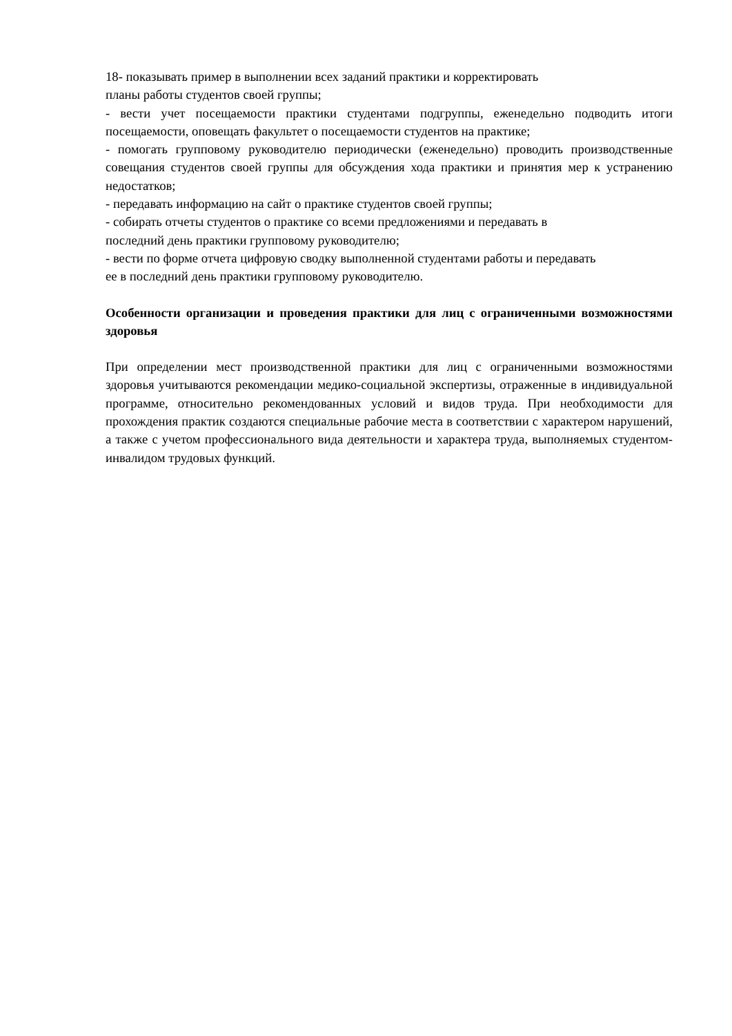18- показывать пример в выполнении всех заданий практики и корректировать
планы работы студентов своей группы;
- вести учет посещаемости практики студентами подгруппы, еженедельно подводить итоги посещаемости, оповещать факультет о посещаемости студентов на практике;
- помогать групповому руководителю периодически (еженедельно) проводить производственные совещания студентов своей группы для обсуждения хода практики и принятия мер к устранению недостатков;
- передавать информацию на сайт о практике студентов своей группы;
- собирать отчеты студентов о практике со всеми предложениями и передавать в
последний день практики групповому руководителю;
- вести по форме отчета цифровую сводку выполненной студентами работы и передавать
ее в последний день практики групповому руководителю.
Особенности организации и проведения практики для лиц с ограниченными возможностями здоровья
При определении мест производственной практики для лиц с ограниченными возможностями здоровья учитываются рекомендации медико-социальной экспертизы, отраженные в индивидуальной программе, относительно рекомендованных условий и видов труда. При необходимости для прохождения практик создаются специальные рабочие места в соответствии с характером нарушений, а также с учетом профессионального вида деятельности и характера труда, выполняемых студентом-инвалидом трудовых функций.